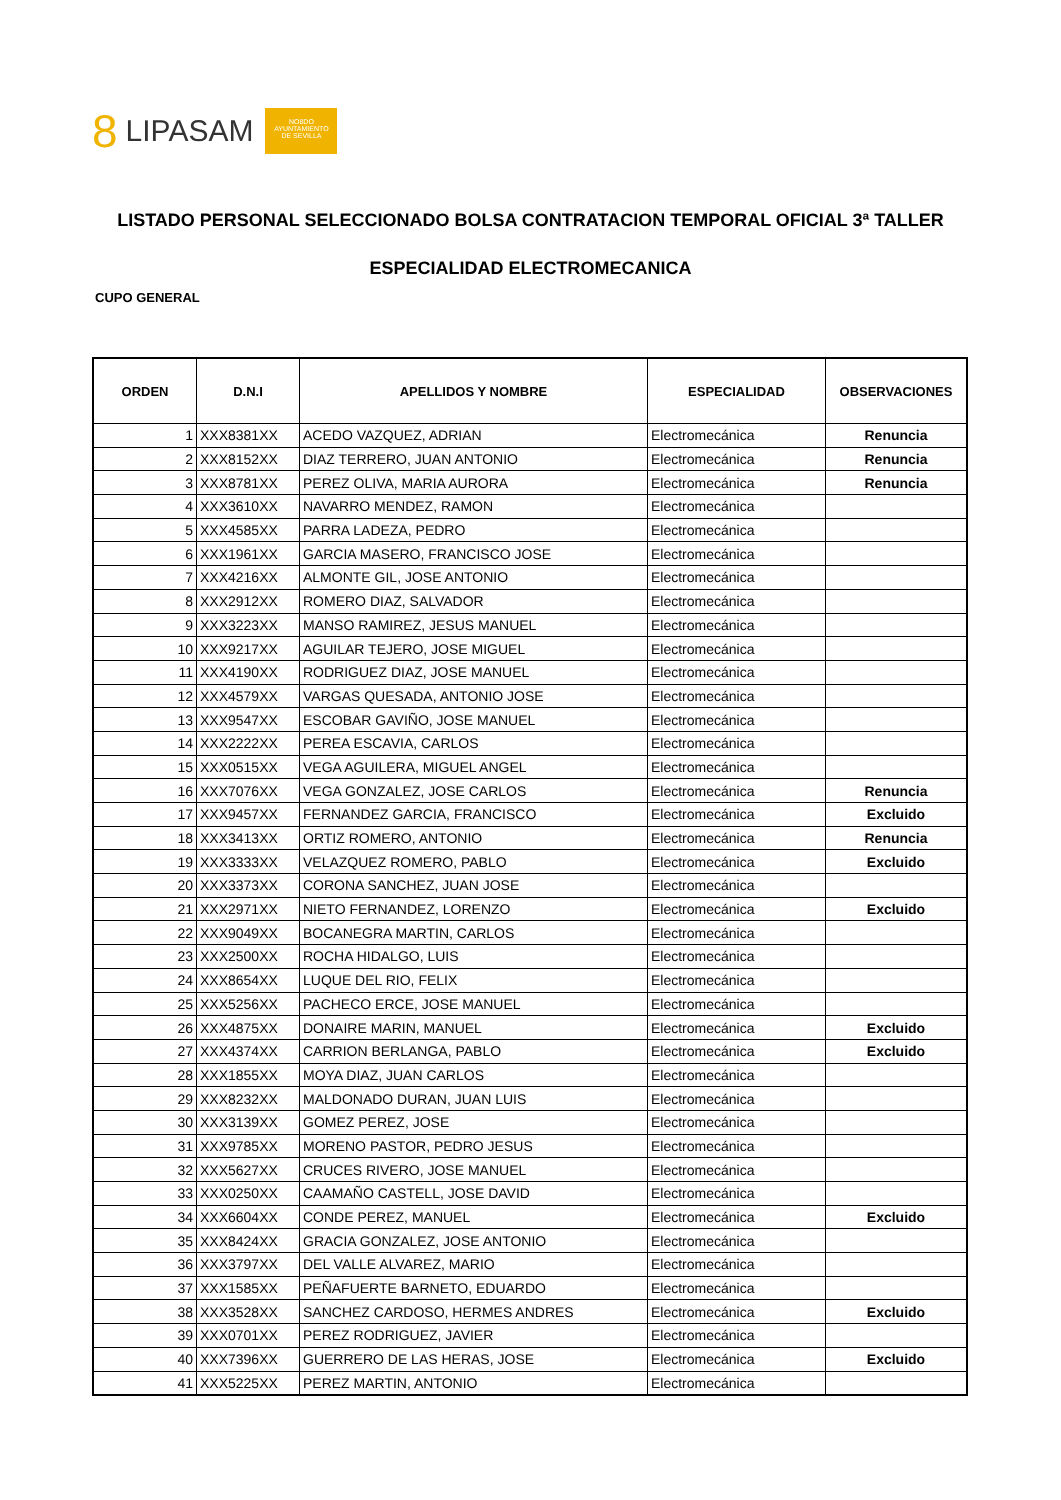8 LIPASAM
NO8DO
AYUNTAMIENTO
DE SEVILLA
LISTADO PERSONAL SELECCIONADO BOLSA CONTRATACION TEMPORAL OFICIAL 3ª TALLER
ESPECIALIDAD ELECTROMECANICA
CUPO GENERAL
| ORDEN | D.N.I | APELLIDOS Y NOMBRE | ESPECIALIDAD | OBSERVACIONES |
| --- | --- | --- | --- | --- |
| 1 | XXX8381XX | ACEDO VAZQUEZ, ADRIAN | Electromecánica | Renuncia |
| 2 | XXX8152XX | DIAZ TERRERO, JUAN ANTONIO | Electromecánica | Renuncia |
| 3 | XXX8781XX | PEREZ OLIVA, MARIA AURORA | Electromecánica | Renuncia |
| 4 | XXX3610XX | NAVARRO MENDEZ, RAMON | Electromecánica | |
| 5 | XXX4585XX | PARRA LADEZA, PEDRO | Electromecánica | |
| 6 | XXX1961XX | GARCIA MASERO, FRANCISCO JOSE | Electromecánica | |
| 7 | XXX4216XX | ALMONTE GIL, JOSE ANTONIO | Electromecánica | |
| 8 | XXX2912XX | ROMERO DIAZ, SALVADOR | Electromecánica | |
| 9 | XXX3223XX | MANSO RAMIREZ, JESUS MANUEL | Electromecánica | |
| 10 | XXX9217XX | AGUILAR TEJERO, JOSE MIGUEL | Electromecánica | |
| 11 | XXX4190XX | RODRIGUEZ DIAZ, JOSE MANUEL | Electromecánica | |
| 12 | XXX4579XX | VARGAS QUESADA, ANTONIO JOSE | Electromecánica | |
| 13 | XXX9547XX | ESCOBAR GAVIÑO, JOSE MANUEL | Electromecánica | |
| 14 | XXX2222XX | PEREA ESCAVIA, CARLOS | Electromecánica | |
| 15 | XXX0515XX | VEGA AGUILERA, MIGUEL ANGEL | Electromecánica | |
| 16 | XXX7076XX | VEGA GONZALEZ, JOSE CARLOS | Electromecánica | Renuncia |
| 17 | XXX9457XX | FERNANDEZ GARCIA, FRANCISCO | Electromecánica | Excluido |
| 18 | XXX3413XX | ORTIZ ROMERO, ANTONIO | Electromecánica | Renuncia |
| 19 | XXX3333XX | VELAZQUEZ ROMERO, PABLO | Electromecánica | Excluido |
| 20 | XXX3373XX | CORONA SANCHEZ, JUAN JOSE | Electromecánica | |
| 21 | XXX2971XX | NIETO FERNANDEZ, LORENZO | Electromecánica | Excluido |
| 22 | XXX9049XX | BOCANEGRA MARTIN, CARLOS | Electromecánica | |
| 23 | XXX2500XX | ROCHA HIDALGO, LUIS | Electromecánica | |
| 24 | XXX8654XX | LUQUE DEL RIO, FELIX | Electromecánica | |
| 25 | XXX5256XX | PACHECO ERCE, JOSE MANUEL | Electromecánica | |
| 26 | XXX4875XX | DONAIRE MARIN, MANUEL | Electromecánica | Excluido |
| 27 | XXX4374XX | CARRION BERLANGA, PABLO | Electromecánica | Excluido |
| 28 | XXX1855XX | MOYA DIAZ, JUAN CARLOS | Electromecánica | |
| 29 | XXX8232XX | MALDONADO DURAN, JUAN LUIS | Electromecánica | |
| 30 | XXX3139XX | GOMEZ PEREZ, JOSE | Electromecánica | |
| 31 | XXX9785XX | MORENO PASTOR, PEDRO JESUS | Electromecánica | |
| 32 | XXX5627XX | CRUCES RIVERO, JOSE MANUEL | Electromecánica | |
| 33 | XXX0250XX | CAAMAÑO CASTELL, JOSE DAVID | Electromecánica | |
| 34 | XXX6604XX | CONDE PEREZ, MANUEL | Electromecánica | Excluido |
| 35 | XXX8424XX | GRACIA GONZALEZ, JOSE ANTONIO | Electromecánica | |
| 36 | XXX3797XX | DEL VALLE ALVAREZ, MARIO | Electromecánica | |
| 37 | XXX1585XX | PEÑAFUERTE BARNETO, EDUARDO | Electromecánica | |
| 38 | XXX3528XX | SANCHEZ CARDOSO, HERMES ANDRES | Electromecánica | Excluido |
| 39 | XXX0701XX | PEREZ RODRIGUEZ, JAVIER | Electromecánica | |
| 40 | XXX7396XX | GUERRERO DE LAS HERAS, JOSE | Electromecánica | Excluido |
| 41 | XXX5225XX | PEREZ MARTIN, ANTONIO | Electromecánica | |